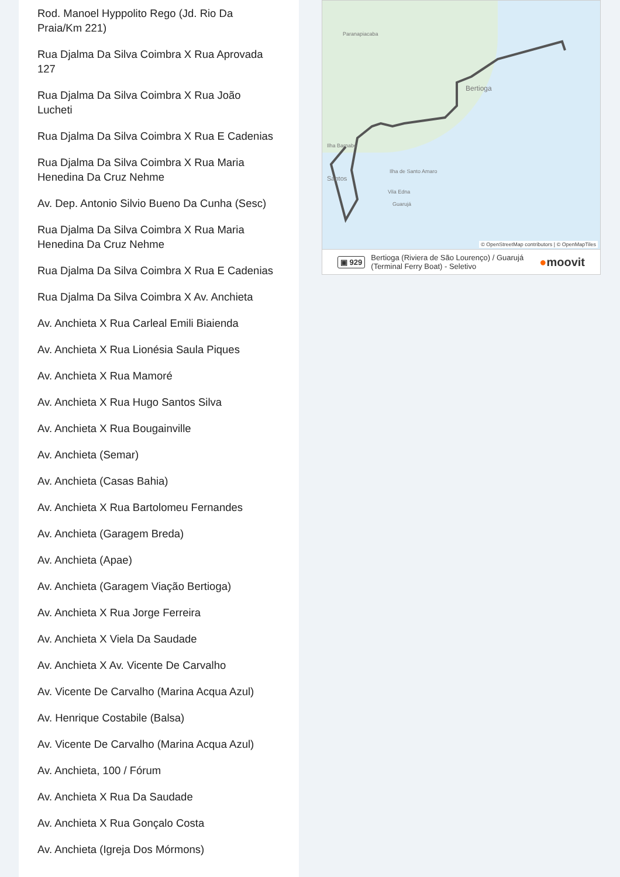Rod. Manoel Hyppolito Rego (Jd. Rio Da Praia/Km 221)
Rua Djalma Da Silva Coimbra X Rua Aprovada 127
Rua Djalma Da Silva Coimbra X Rua João Lucheti
Rua Djalma Da Silva Coimbra X Rua E Cadenias
Rua Djalma Da Silva Coimbra X Rua Maria Henedina Da Cruz Nehme
Av. Dep. Antonio Silvio Bueno Da Cunha (Sesc)
Rua Djalma Da Silva Coimbra X Rua Maria Henedina Da Cruz Nehme
Rua Djalma Da Silva Coimbra X Rua E Cadenias
Rua Djalma Da Silva Coimbra X Av. Anchieta
Av. Anchieta X Rua Carleal Emili Biaienda
Av. Anchieta X Rua Lionésia Saula Piques
Av. Anchieta X Rua Mamoré
Av. Anchieta X Rua Hugo Santos Silva
Av. Anchieta X Rua Bougainville
Av. Anchieta (Semar)
Av. Anchieta (Casas Bahia)
Av. Anchieta X Rua Bartolomeu Fernandes
Av. Anchieta (Garagem Breda)
Av. Anchieta (Apae)
Av. Anchieta (Garagem Viação Bertioga)
Av. Anchieta X Rua Jorge Ferreira
Av. Anchieta X Viela Da Saudade
Av. Anchieta X Av. Vicente De Carvalho
Av. Vicente De Carvalho (Marina Acqua Azul)
Av. Henrique Costabile (Balsa)
Av. Vicente De Carvalho (Marina Acqua Azul)
Av. Anchieta, 100 / Fórum
Av. Anchieta X Rua Da Saudade
Av. Anchieta X Rua Gonçalo Costa
Av. Anchieta (Igreja Dos Mórmons)
Paranapiacaba
Bertioga
Ilha Barnabé
Ilha de Santo Amaro
Santos
Vila Edna
Guarujá
© OpenStreetMap contributors | © OpenMapTiles
▣ 929 Bertioga (Riviera de São Lourenço) / Guarujá
(Terminal Ferry Boat) - Seletivo ●moovit